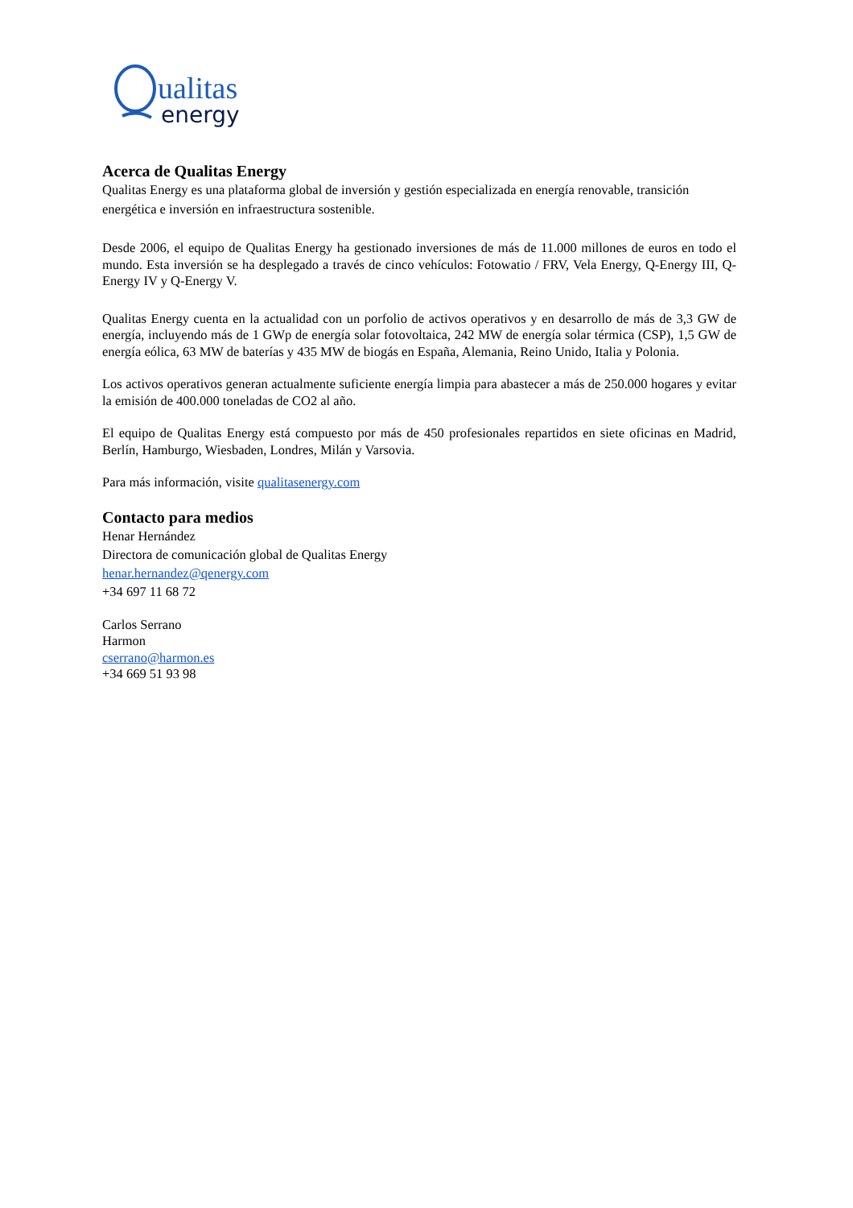ualitas
energy
Acerca de Qualitas Energy
Qualitas Energy es una plataforma global de inversión y gestión especializada en energía renovable, transición energética e inversión en infraestructura sostenible.
Desde 2006, el equipo de Qualitas Energy ha gestionado inversiones de más de 11.000 millones de euros en todo el mundo. Esta inversión se ha desplegado a través de cinco vehículos: Fotowatio / FRV, Vela Energy, Q-Energy III, Q-Energy IV y Q-Energy V.
Qualitas Energy cuenta en la actualidad con un porfolio de activos operativos y en desarrollo de más de 3,3 GW de energía, incluyendo más de 1 GWp de energía solar fotovoltaica, 242 MW de energía solar térmica (CSP), 1,5 GW de energía eólica, 63 MW de baterías y 435 MW de biogás en España, Alemania, Reino Unido, Italia y Polonia.
Los activos operativos generan actualmente suficiente energía limpia para abastecer a más de 250.000 hogares y evitar la emisión de 400.000 toneladas de CO2 al año.
El equipo de Qualitas Energy está compuesto por más de 450 profesionales repartidos en siete oficinas en Madrid, Berlín, Hamburgo, Wiesbaden, Londres, Milán y Varsovia.
Para más información, visite qualitasenergy.com
Contacto para medios
Henar Hernández
Directora de comunicación global de Qualitas Energy
henar.hernandez@qenergy.com
+34 697 11 68 72
Carlos Serrano
Harmon
cserrano@harmon.es
+34 669 51 93 98